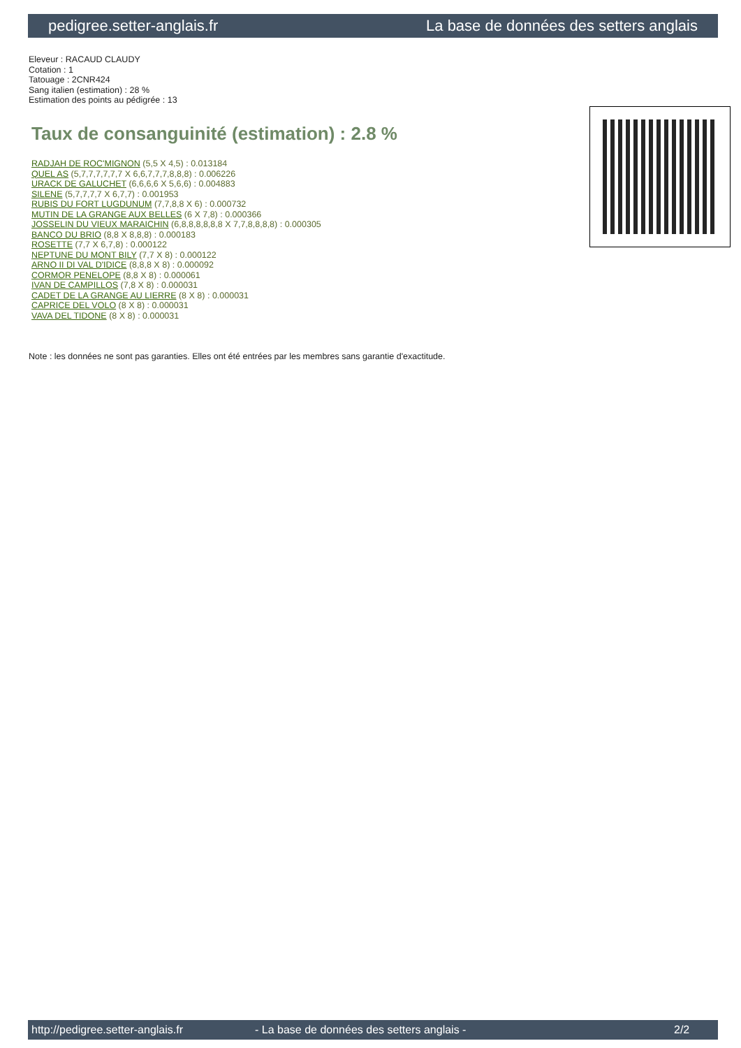pedigree.setter-anglais.fr La base de données des setters anglais
Eleveur : RACAUD CLAUDY
Cotation : 1
Tatouage : 2CNR424
Sang italien (estimation) : 28 %
Estimation des points au pédigrée : 13
Taux de consanguinité (estimation) : 2.8 %
RADJAH DE ROC'MIGNON (5,5 X 4,5) : 0.013184
QUEL AS (5,7,7,7,7,7,7 X 6,6,7,7,7,8,8,8) : 0.006226
URACK DE GALUCHET (6,6,6,6 X 5,6,6) : 0.004883
SILENE (5,7,7,7,7 X 6,7,7) : 0.001953
RUBIS DU FORT LUGDUNUM (7,7,8,8 X 6) : 0.000732
MUTIN DE LA GRANGE AUX BELLES (6 X 7,8) : 0.000366
JOSSELIN DU VIEUX MARAICHIN (6,8,8,8,8,8,8 X 7,7,8,8,8,8) : 0.000305
BANCO DU BRIO (8,8 X 8,8,8) : 0.000183
ROSETTE (7,7 X 6,7,8) : 0.000122
NEPTUNE DU MONT BILY (7,7 X 8) : 0.000122
ARNO II DI VAL D'IDICE (8,8,8 X 8) : 0.000092
CORMOR PENELOPE (8,8 X 8) : 0.000061
IVAN DE CAMPILLOS (7,8 X 8) : 0.000031
CADET DE LA GRANGE AU LIERRE (8 X 8) : 0.000031
CAPRICE DEL VOLO (8 X 8) : 0.000031
VAVA DEL TIDONE (8 X 8) : 0.000031
Note : les données ne sont pas garanties. Elles ont été entrées par les membres sans garantie d'exactitude.
http://pedigree.setter-anglais.fr - La base de données des setters anglais - 2/2